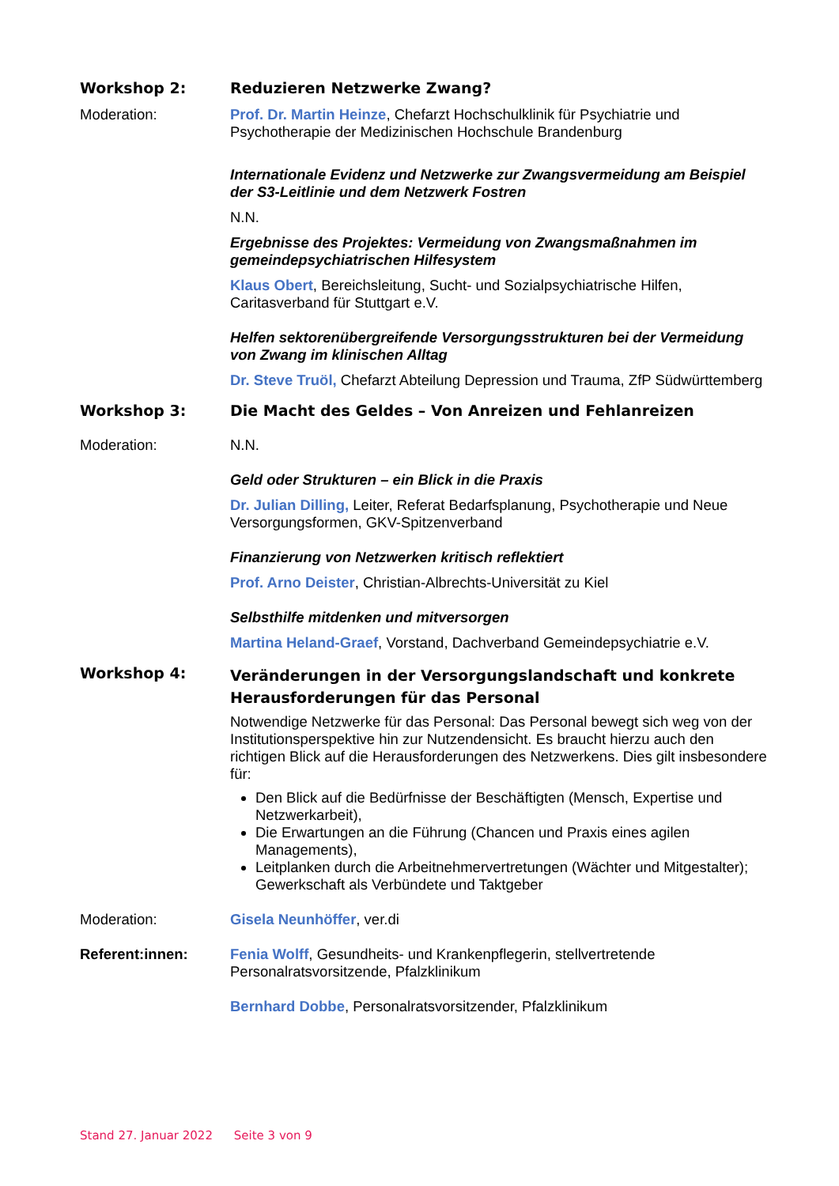Workshop 2: Reduzieren Netzwerke Zwang?
Moderation: Prof. Dr. Martin Heinze, Chefarzt Hochschulklinik für Psychiatrie und Psychotherapie der Medizinischen Hochschule Brandenburg
Internationale Evidenz und Netzwerke zur Zwangsvermeidung am Beispiel der S3-Leitlinie und dem Netzwerk Fostren
N.N.
Ergebnisse des Projektes: Vermeidung von Zwangsmaßnahmen im gemeindepsychiatrischen Hilfesystem
Klaus Obert, Bereichsleitung, Sucht- und Sozialpsychiatrische Hilfen, Caritasverband für Stuttgart e.V.
Helfen sektorenübergreifende Versorgungsstrukturen bei der Vermeidung von Zwang im klinischen Alltag
Dr. Steve Truöl, Chefarzt Abteilung Depression und Trauma, ZfP Südwürttemberg
Workshop 3: Die Macht des Geldes – Von Anreizen und Fehlanreizen
Moderation: N.N.
Geld oder Strukturen – ein Blick in die Praxis
Dr. Julian Dilling, Leiter, Referat Bedarfsplanung, Psychotherapie und Neue Versorgungsformen, GKV-Spitzenverband
Finanzierung von Netzwerken kritisch reflektiert
Prof. Arno Deister, Christian-Albrechts-Universität zu Kiel
Selbsthilfe mitdenken und mitversorgen
Martina Heland-Graef, Vorstand, Dachverband Gemeindepsychiatrie e.V.
Workshop 4:
Veränderungen in der Versorgungslandschaft und konkrete Herausforderungen für das Personal
Notwendige Netzwerke für das Personal: Das Personal bewegt sich weg von der Institutionsperspektive hin zur Nutzendensicht. Es braucht hierzu auch den richtigen Blick auf die Herausforderungen des Netzwerkens. Dies gilt insbesondere für:
Den Blick auf die Bedürfnisse der Beschäftigten (Mensch, Expertise und Netzwerkarbeit),
Die Erwartungen an die Führung (Chancen und Praxis eines agilen Managements),
Leitplanken durch die Arbeitnehmervertretungen (Wächter und Mitgestalter); Gewerkschaft als Verbündete und Taktgeber
Moderation: Gisela Neunhöffer, ver.di
Referent:innen: Fenia Wolff, Gesundheits- und Krankenpflegerin, stellvertretende Personalratsvorsitzende, Pfalzklinikum
Bernhard Dobbe, Personalratsvorsitzender, Pfalzklinikum
Stand 27. Januar 2022 Seite 3 von 9